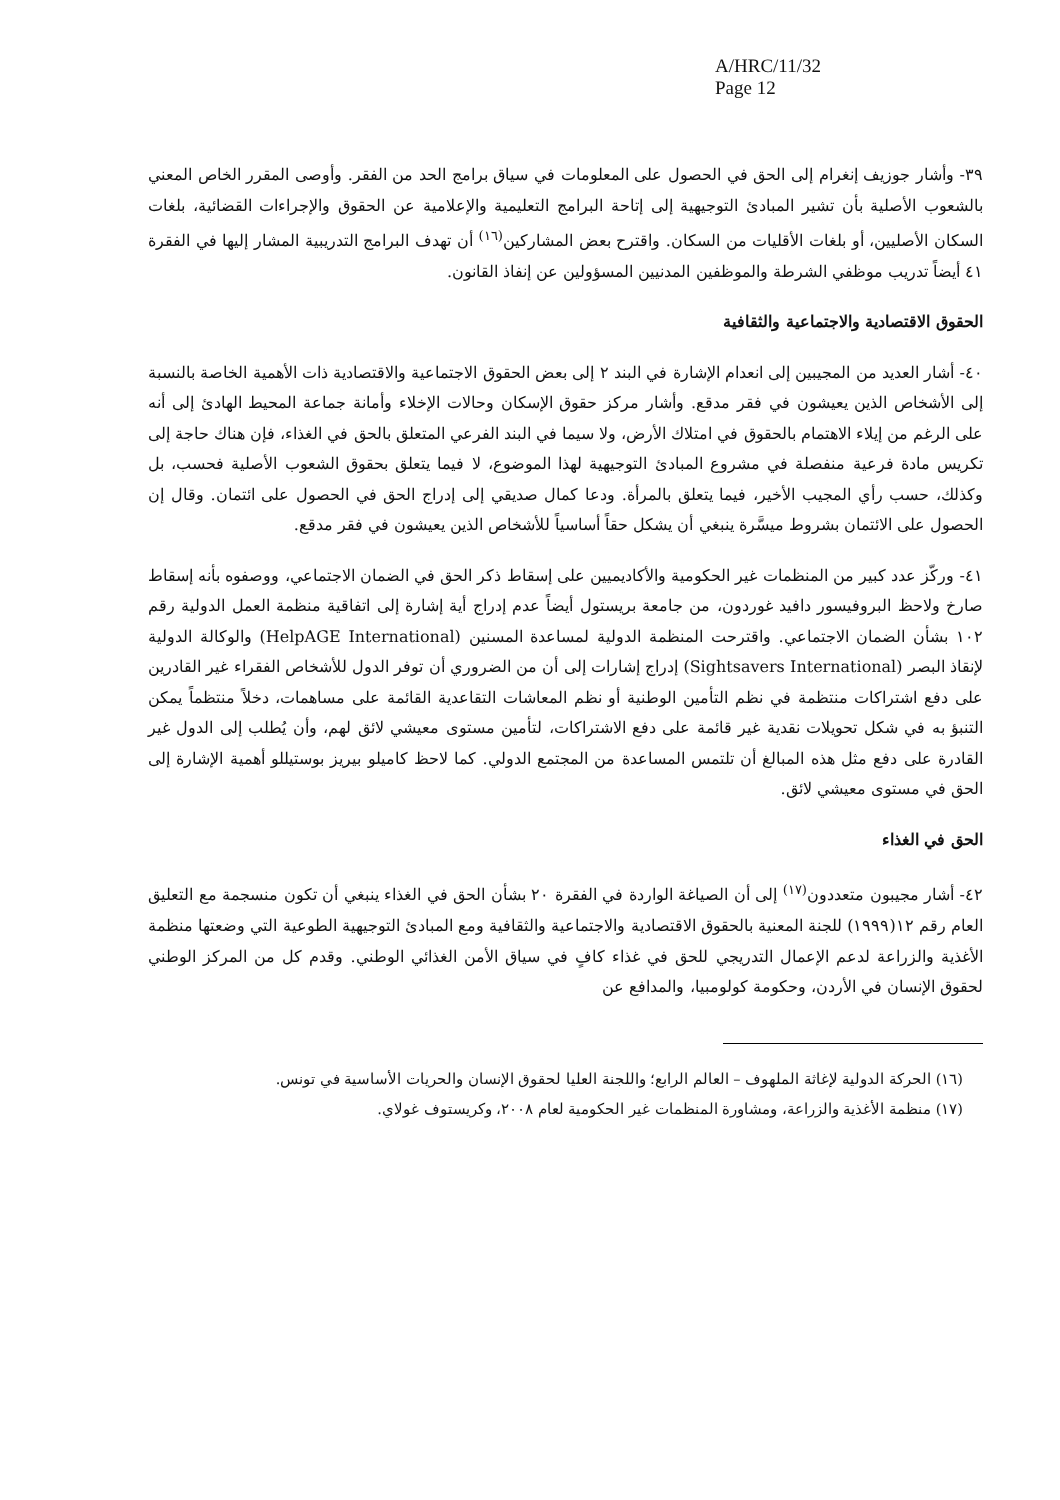A/HRC/11/32
Page 12
٣٩- وأشار جوزيف إنغرام إلى الحق في الحصول على المعلومات في سياق برامج الحد من الفقر. وأوصى المقرر الخاص المعني بالشعوب الأصلية بأن تشير المبادئ التوجيهية إلى إتاحة البرامج التعليمية والإعلامية عن الحقوق والإجراءات القضائية، بلغات السكان الأصليين، أو بلغات الأقليات من السكان. واقترح بعض المشاركين<sup>(١٦)</sup> أن تهدف البرامج التدريبية المشار إليها في الفقرة ٤١ أيضاً تدريب موظفي الشرطة والموظفين المدنيين المسؤولين عن إنفاذ القانون.
الحقوق الاقتصادية والاجتماعية والثقافية
٤٠- أشار العديد من المجيبين إلى انعدام الإشارة في البند ٢ إلى بعض الحقوق الاجتماعية والاقتصادية ذات الأهمية الخاصة بالنسبة إلى الأشخاص الذين يعيشون في فقر مدقع. وأشار مركز حقوق الإسكان وحالات الإخلاء وأمانة جماعة المحيط الهادئ إلى أنه على الرغم من إيلاء الاهتمام بالحقوق في امتلاك الأرض، ولا سيما في البند الفرعي المتعلق بالحق في الغذاء، فإن هناك حاجة إلى تكريس مادة فرعية منفصلة في مشروع المبادئ التوجيهية لهذا الموضوع، لا فيما يتعلق بحقوق الشعوب الأصلية فحسب، بل وكذلك، حسب رأي المجيب الأخير، فيما يتعلق بالمرأة. ودعا كمال صديقي إلى إدراج الحق في الحصول على ائتمان. وقال إن الحصول على الائتمان بشروط ميسَّرة ينبغي أن يشكل حقاً أساسياً للأشخاص الذين يعيشون في فقر مدقع.
٤١- وركّز عدد كبير من المنظمات غير الحكومية والأكاديميين على إسقاط ذكر الحق في الضمان الاجتماعي، ووصفوه بأنه إسقاط صارخ ولاحظ البروفيسور دافيد غوردون، من جامعة بريستول أيضاً عدم إدراج أية إشارة إلى اتفاقية منظمة العمل الدولية رقم ١٠٢ بشأن الضمان الاجتماعي. واقترحت المنظمة الدولية لمساعدة المسنين (HelpAGE International) والوكالة الدولية لإنقاذ البصر (Sightsavers International) إدراج إشارات إلى أن من الضروري أن توفر الدول للأشخاص الفقراء غير القادرين على دفع اشتراكات منتظمة في نظم التأمين الوطنية أو نظم المعاشات التقاعدية القائمة على مساهمات، دخلاً منتظماً يمكن التنبؤ به في شكل تحويلات نقدية غير قائمة على دفع الاشتراكات، لتأمين مستوى معيشي لائق لهم، وأن يُطلب إلى الدول غير القادرة على دفع مثل هذه المبالغ أن تلتمس المساعدة من المجتمع الدولي. كما لاحظ كاميلو بيريز بوستيللو أهمية الإشارة إلى الحق في مستوى معيشي لائق.
الحق في الغذاء
٤٢- أشار مجيبون متعددون<sup>(١٧)</sup> إلى أن الصياغة الواردة في الفقرة ٢٠ بشأن الحق في الغذاء ينبغي أن تكون منسجمة مع التعليق العام رقم ١٢(١٩٩٩) للجنة المعنية بالحقوق الاقتصادية والاجتماعية والثقافية ومع المبادئ التوجيهية الطوعية التي وضعتها منظمة الأغذية والزراعة لدعم الإعمال التدريجي للحق في غذاء كافٍ في سياق الأمن الغذائي الوطني. وقدم كل من المركز الوطني لحقوق الإنسان في الأردن، وحكومة كولومبيا، والمدافع عن
(١٦) الحركة الدولية لإغاثة الملهوف – العالم الرابع؛ واللجنة العليا لحقوق الإنسان والحريات الأساسية في تونس.
(١٧) منظمة الأغذية والزراعة، ومشاورة المنظمات غير الحكومية لعام ٢٠٠٨، وكريستوف غولاي.